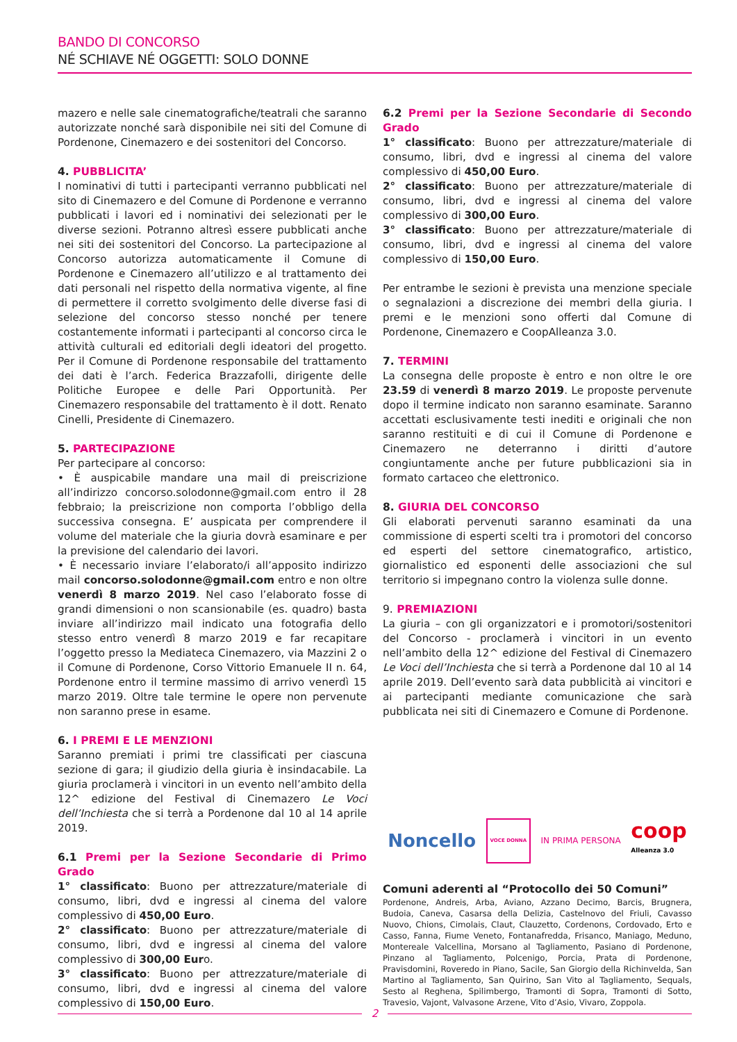BANDO DI CONCORSO
NÉ SCHIAVE NÉ OGGETTI: SOLO DONNE
mazero e nelle sale cinematografiche/teatrali che saranno autorizzate nonché sarà disponibile nei siti del Comune di Pordenone, Cinemazero e dei sostenitori del Concorso.
4. PUBBLICITA’
I nominativi di tutti i partecipanti verranno pubblicati nel sito di Cinemazero e del Comune di Pordenone e verranno pubblicati i lavori ed i nominativi dei selezionati per le diverse sezioni. Potranno altresì essere pubblicati anche nei siti dei sostenitori del Concorso. La partecipazione al Concorso autorizza automaticamente il Comune di Pordenone e Cinemazero all’utilizzo e al trattamento dei dati personali nel rispetto della normativa vigente, al fine di permettere il corretto svolgimento delle diverse fasi di selezione del concorso stesso nonché per tenere costantemente informati i partecipanti al concorso circa le attività culturali ed editoriali degli ideatori del progetto. Per il Comune di Pordenone responsabile del trattamento dei dati è l’arch. Federica Brazzafolli, dirigente delle Politiche Europee e delle Pari Opportunità. Per Cinemazero responsabile del trattamento è il dott. Renato Cinelli, Presidente di Cinemazero.
5. PARTECIPAZIONE
Per partecipare al concorso:
• È auspicabile mandare una mail di preiscrizione all’indirizzo concorso.solodonne@gmail.com entro il 28 febbraio; la preiscrizione non comporta l’obbligo della successiva consegna. E’ auspicata per comprendere il volume del materiale che la giuria dovrà esaminare e per la previsione del calendario dei lavori.
• È necessario inviare l’elaborato/i all’apposito indirizzo mail concorso.solodonne@gmail.com entro e non oltre venerdì 8 marzo 2019. Nel caso l’elaborato fosse di grandi dimensioni o non scansionabile (es. quadro) basta inviare all’indirizzo mail indicato una fotografia dello stesso entro venerdì 8 marzo 2019 e far recapitare l’oggetto presso la Mediateca Cinemazero, via Mazzini 2 o il Comune di Pordenone, Corso Vittorio Emanuele II n. 64, Pordenone entro il termine massimo di arrivo venerdì 15 marzo 2019. Oltre tale termine le opere non pervenute non saranno prese in esame.
6. I PREMI E LE MENZIONI
Saranno premiati i primi tre classificati per ciascuna sezione di gara; il giudizio della giuria è insindacabile. La giuria proclamerà i vincitori in un evento nell’ambito della 12^ edizione del Festival di Cinemazero Le Voci dell’Inchiesta che si terrà a Pordenone dal 10 al 14 aprile 2019.
6.1 Premi per la Sezione Secondarie di Primo Grado
1° classificato: Buono per attrezzature/materiale di consumo, libri, dvd e ingressi al cinema del valore complessivo di 450,00 Euro.
2° classificato: Buono per attrezzature/materiale di consumo, libri, dvd e ingressi al cinema del valore complessivo di 300,00 Euro.
3° classificato: Buono per attrezzature/materiale di consumo, libri, dvd e ingressi al cinema del valore complessivo di 150,00 Euro.
6.2 Premi per la Sezione Secondarie di Secondo Grado
1° classificato: Buono per attrezzature/materiale di consumo, libri, dvd e ingressi al cinema del valore complessivo di 450,00 Euro.
2° classificato: Buono per attrezzature/materiale di consumo, libri, dvd e ingressi al cinema del valore complessivo di 300,00 Euro.
3° classificato: Buono per attrezzature/materiale di consumo, libri, dvd e ingressi al cinema del valore complessivo di 150,00 Euro.
Per entrambe le sezioni è prevista una menzione speciale o segnalazioni a discrezione dei membri della giuria. I premi e le menzioni sono offerti dal Comune di Pordenone, Cinemazero e CoopAlleanza 3.0.
7. TERMINI
La consegna delle proposte è entro e non oltre le ore 23.59 di venerdì 8 marzo 2019. Le proposte pervenute dopo il termine indicato non saranno esaminate. Saranno accettati esclusivamente testi inediti e originali che non saranno restituiti e di cui il Comune di Pordenone e Cinemazero ne deterranno i diritti d’autore congiuntamente anche per future pubblicazioni sia in formato cartaceo che elettronico.
8. GIURIA DEL CONCORSO
Gli elaborati pervenuti saranno esaminati da una commissione di esperti scelti tra i promotori del concorso ed esperti del settore cinematografico, artistico, giornalistico ed esponenti delle associazioni che sul territorio si impegnano contro la violenza sulle donne.
9. PREMIAZIONI
La giuria – con gli organizzatori e i promotori/sostenitori del Concorso - proclamerà i vincitori in un evento nell’ambito della 12^ edizione del Festival di Cinemazero Le Voci dell’Inchiesta che si terrà a Pordenone dal 10 al 14 aprile 2019. Dell’evento sarà data pubblicità ai vincitori e ai partecipanti mediante comunicazione che sarà pubblicata nei siti di Cinemazero e Comune di Pordenone.
Noncello VOCE DONNA IN PRIMA PERSONA coop
Alleanza 3.0
Comuni aderenti al “Protocollo dei 50 Comuni”
Pordenone, Andreis, Arba, Aviano, Azzano Decimo, Barcis, Brugnera, Budoia, Caneva, Casarsa della Delizia, Castelnovo del Friuli, Cavasso Nuovo, Chions, Cimolais, Claut, Clauzetto, Cordenons, Cordovado, Erto e Casso, Fanna, Fiume Veneto, Fontanafredda, Frisanco, Maniago, Meduno, Montereale Valcellina, Morsano al Tagliamento, Pasiano di Pordenone, Pinzano al Tagliamento, Polcenigo, Porcia, Prata di Pordenone, Pravisdomini, Roveredo in Piano, Sacile, San Giorgio della Richinvelda, San Martino al Tagliamento, San Quirino, San Vito al Tagliamento, Sequals, Sesto al Reghena, Spilimbergo, Tramonti di Sopra, Tramonti di Sotto, Travesio, Vajont, Valvasone Arzene, Vito d’Asio, Vivaro, Zoppola.
2